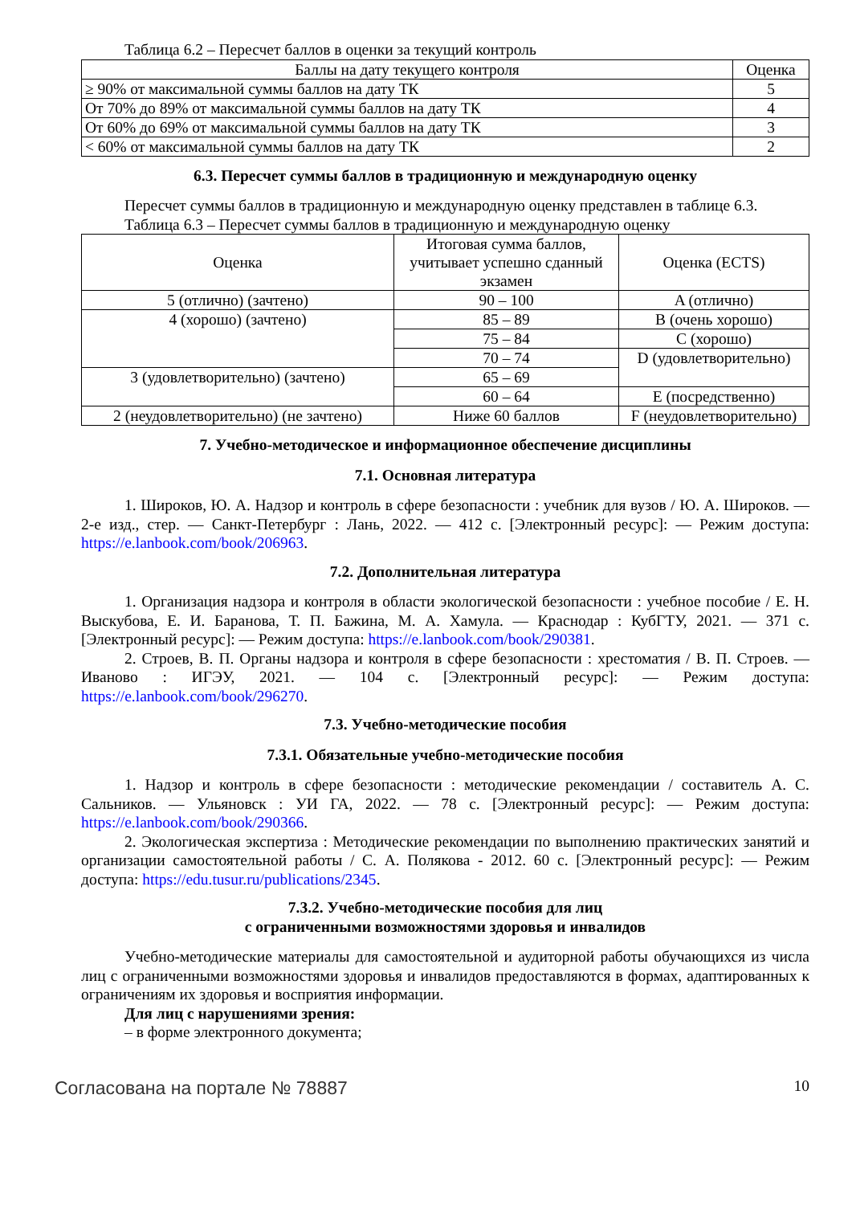Таблица 6.2 – Пересчет баллов в оценки за текущий контроль
| Баллы на дату текущего контроля | Оценка |
| --- | --- |
| ≥ 90% от максимальной суммы баллов на дату ТК | 5 |
| От 70% до 89% от максимальной суммы баллов на дату ТК | 4 |
| От 60% до 69% от максимальной суммы баллов на дату ТК | 3 |
| < 60% от максимальной суммы баллов на дату ТК | 2 |
6.3. Пересчет суммы баллов в традиционную и международную оценку
Пересчет суммы баллов в традиционную и международную оценку представлен в таблице 6.3.
Таблица 6.3 – Пересчет суммы баллов в традиционную и международную оценку
| Оценка | Итоговая сумма баллов, учитывает успешно сданный экзамен | Оценка (ECTS) |
| --- | --- | --- |
| 5 (отлично) (зачтено) | 90 – 100 | A (отлично) |
| 4 (хорошо) (зачтено) | 85 – 89 | B (очень хорошо) |
| | 75 – 84 | C (хорошо) |
| | 70 – 74 | D (удовлетворительно) |
| 3 (удовлетворительно) (зачтено) | 65 – 69 | |
| | 60 – 64 | E (посредственно) |
| 2 (неудовлетворительно) (не зачтено) | Ниже 60 баллов | F (неудовлетворительно) |
7. Учебно-методическое и информационное обеспечение дисциплины
7.1. Основная литература
1. Широков, Ю. А. Надзор и контроль в сфере безопасности : учебник для вузов / Ю. А. Широков. — 2-е изд., стер. — Санкт-Петербург : Лань, 2022. — 412 с. [Электронный ресурс]: — Режим доступа: https://e.lanbook.com/book/206963.
7.2. Дополнительная литература
1. Организация надзора и контроля в области экологической безопасности : учебное пособие / Е. Н. Выскубова, Е. И. Баранова, Т. П. Бажина, М. А. Хамула. — Краснодар : КубГТУ, 2021. — 371 с. [Электронный ресурс]: — Режим доступа: https://e.lanbook.com/book/290381.
2. Строев, В. П. Органы надзора и контроля в сфере безопасности : хрестоматия / В. П. Строев. — Иваново : ИГЭУ, 2021. — 104 с. [Электронный ресурс]: — Режим доступа: https://e.lanbook.com/book/296270.
7.3. Учебно-методические пособия
7.3.1. Обязательные учебно-методические пособия
1. Надзор и контроль в сфере безопасности : методические рекомендации / составитель А. С. Сальников. — Ульяновск : УИ ГА, 2022. — 78 с. [Электронный ресурс]: — Режим доступа: https://e.lanbook.com/book/290366.
2. Экологическая экспертиза : Методические рекомендации по выполнению практических занятий и организации самостоятельной работы / С. А. Полякова - 2012. 60 с. [Электронный ресурс]: — Режим доступа: https://edu.tusur.ru/publications/2345.
7.3.2. Учебно-методические пособия для лиц
с ограниченными возможностями здоровья и инвалидов
Учебно-методические материалы для самостоятельной и аудиторной работы обучающихся из числа лиц с ограниченными возможностями здоровья и инвалидов предоставляются в формах, адаптированных к ограничениям их здоровья и восприятия информации.
Для лиц с нарушениями зрения:
– в форме электронного документа;
Согласована на портале № 78887 10